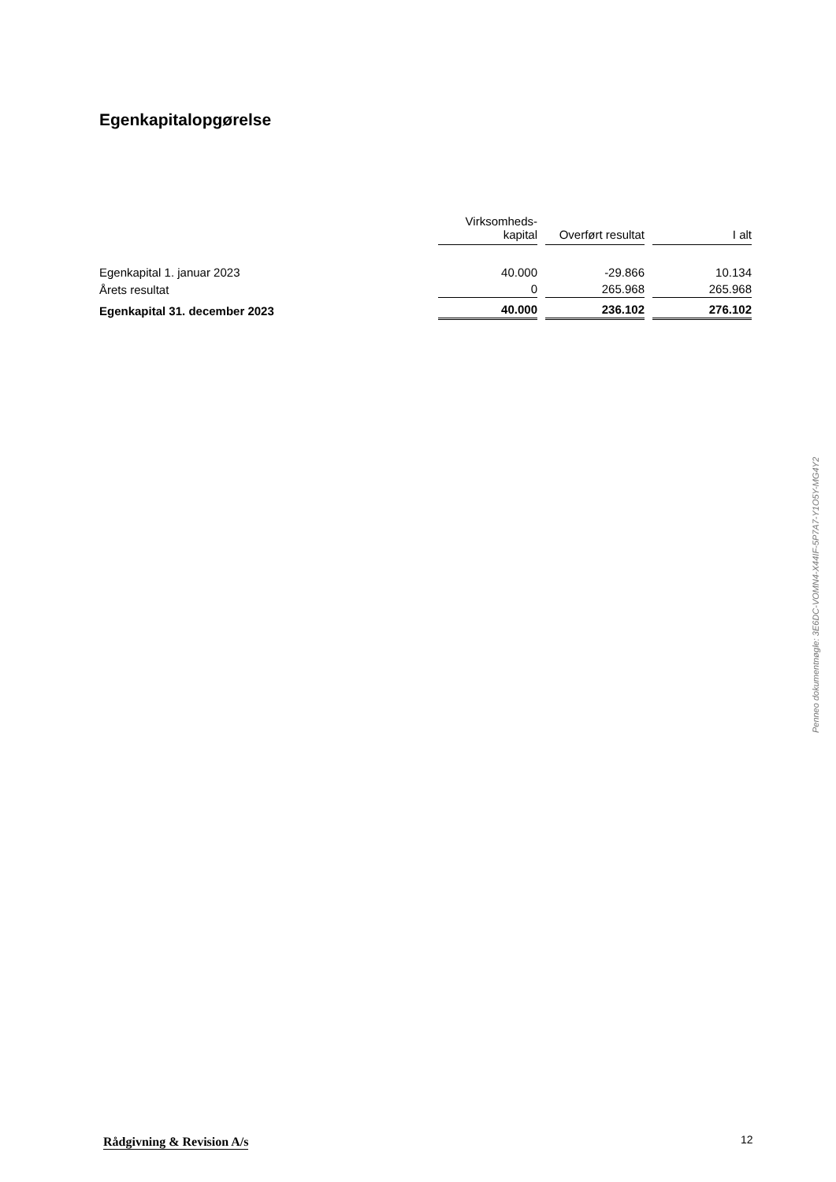Egenkapitalopgørelse
| | Virksomheds- kapital | Overført resultat | I alt |
| --- | --- | --- | --- |
| Egenkapital 1. januar 2023 | 40.000 | -29.866 | 10.134 |
| Årets resultat | 0 | 265.968 | 265.968 |
| Egenkapital 31. december 2023 | 40.000 | 236.102 | 276.102 |
Penneo dokumentnøgle: 3E6DC-VOMN4-X44IF-5P7A7-Y1O5Y-MG4Y2
Rådgivning & Revision A/s 12